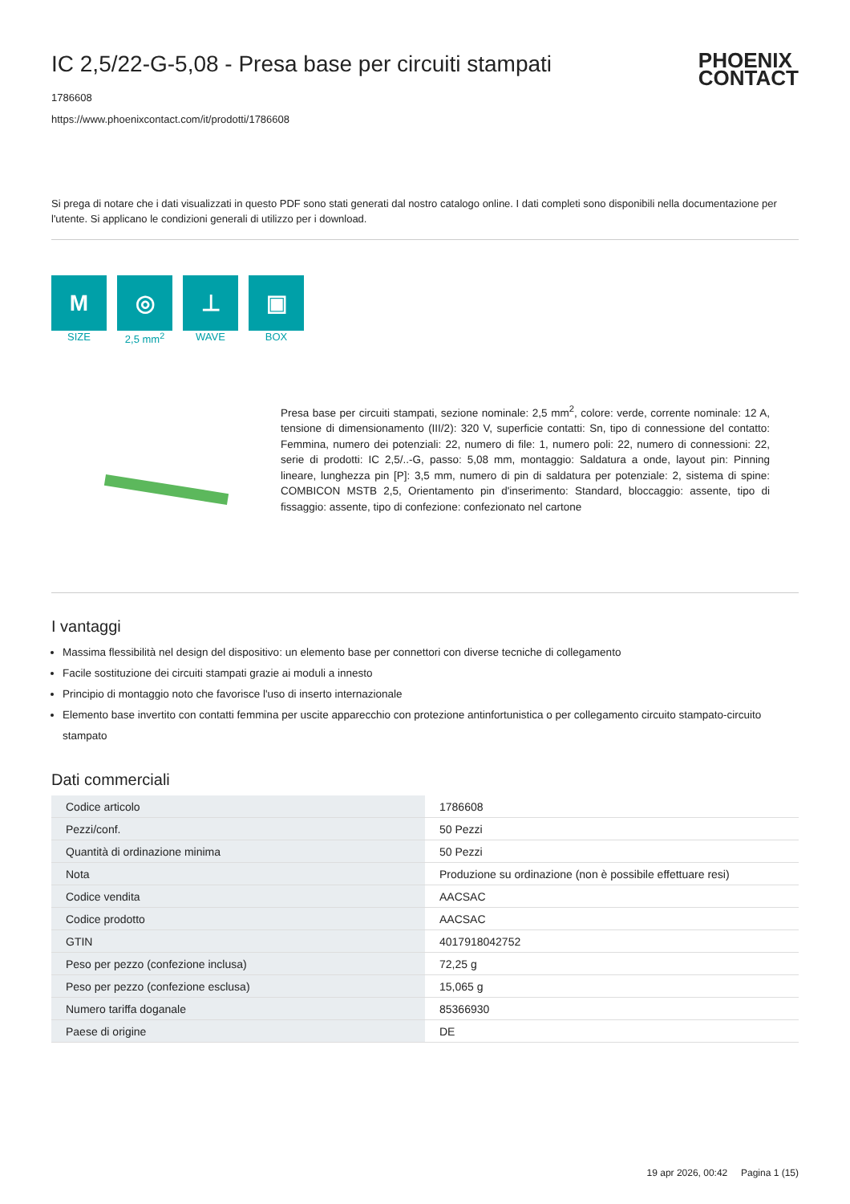IC 2,5/22-G-5,08 - Presa base per circuiti stampati
1786608
https://www.phoenixcontact.com/it/prodotti/1786608
PHOENIX
CONTACT
Si prega di notare che i dati visualizzati in questo PDF sono stati generati dal nostro catalogo online. I dati completi sono disponibili nella documentazione per l'utente. Si applicano le condizioni generali di utilizzo per i download.
M
SIZE
◎
2,5 mm<sup>2</sup>
⊥
WAVE
▣
BOX
Presa base per circuiti stampati, sezione nominale: 2,5 mm<sup>2</sup>, colore: verde, corrente nominale: 12 A, tensione di dimensionamento (III/2): 320 V, superficie contatti: Sn, tipo di connessione del contatto: Femmina, numero dei potenziali: 22, numero di file: 1, numero poli: 22, numero di connessioni: 22, serie di prodotti: IC 2,5/..-G, passo: 5,08 mm, montaggio: Saldatura a onde, layout pin: Pinning lineare, lunghezza pin [P]: 3,5 mm, numero di pin di saldatura per potenziale: 2, sistema di spine: COMBICON MSTB 2,5, Orientamento pin d'inserimento: Standard, bloccaggio: assente, tipo di fissaggio: assente, tipo di confezione: confezionato nel cartone
I vantaggi
Massima flessibilità nel design del dispositivo: un elemento base per connettori con diverse tecniche di collegamento
Facile sostituzione dei circuiti stampati grazie ai moduli a innesto
Principio di montaggio noto che favorisce l'uso di inserto internazionale
Elemento base invertito con contatti femmina per uscite apparecchio con protezione antinfortunistica o per collegamento circuito stampato-circuito stampato
Dati commerciali
| Codice articolo | 1786608 |
| Pezzi/conf. | 50 Pezzi |
| Quantità di ordinazione minima | 50 Pezzi |
| Nota | Produzione su ordinazione (non è possibile effettuare resi) |
| Codice vendita | AACSAC |
| Codice prodotto | AACSAC |
| GTIN | 4017918042752 |
| Peso per pezzo (confezione inclusa) | 72,25 g |
| Peso per pezzo (confezione esclusa) | 15,065 g |
| Numero tariffa doganale | 85366930 |
| Paese di origine | DE |
19 apr 2026, 00:42 Pagina 1 (15)